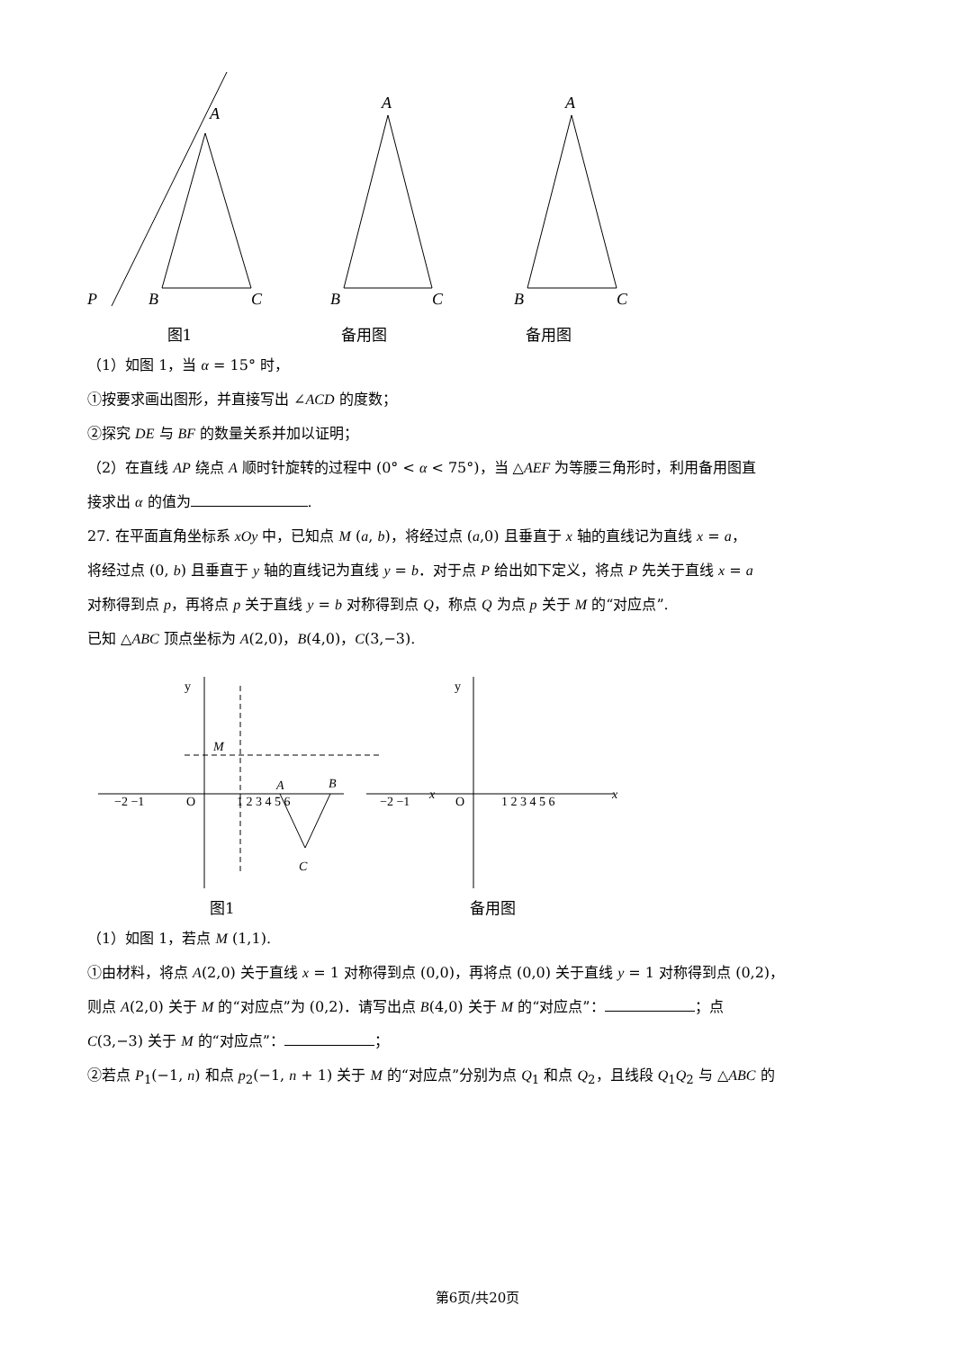A
P
B
C
A
B
C
A
B
C
图1 备用图 备用图
（1）如图 1，当 α = 15° 时，
①按要求画出图形，并直接写出 ∠ACD 的度数；
②探究 DE 与 BF 的数量关系并加以证明；
（2）在直线 AP 绕点 A 顺时针旋转的过程中 (0° < α < 75°)，当 △AEF 为等腰三角形时，利用备用图直
接求出 α 的值为 .
27. 在平面直角坐标系 xOy 中，已知点 M (a, b)，将经过点 (a,0) 且垂直于 x 轴的直线记为直线 x = a，
将经过点 (0, b) 且垂直于 y 轴的直线记为直线 y = b．对于点 P 给出如下定义，将点 P 先关于直线 x = a
对称得到点 p，再将点 p 关于直线 y = b 对称得到点 Q，称点 Q 为点 p 关于 M 的“对应点”.
已知 △ABC 顶点坐标为 A(2,0)，B(4,0)，C(3,−3).
y
x
C
M
A
B
O
−2 −1
1 2 3 4 5 6
y
x
O
−2 −1
1 2 3 4 5 6
图1 备用图
（1）如图 1，若点 M (1,1).
①由材料，将点 A(2,0) 关于直线 x = 1 对称得到点 (0,0)，再将点 (0,0) 关于直线 y = 1 对称得到点 (0,2)，
则点 A(2,0) 关于 M 的“对应点”为 (0,2)．请写出点 B(4,0) 关于 M 的“对应点”： ；点
C(3,−3) 关于 M 的“对应点”： ；
②若点 P<sub>1</sub>(−1, n) 和点 p<sub>2</sub>(−1, n + 1) 关于 M 的“对应点”分别为点 Q<sub>1</sub> 和点 Q<sub>2</sub>，且线段 Q<sub>1</sub>Q<sub>2</sub> 与 △ABC 的
第6页/共20页